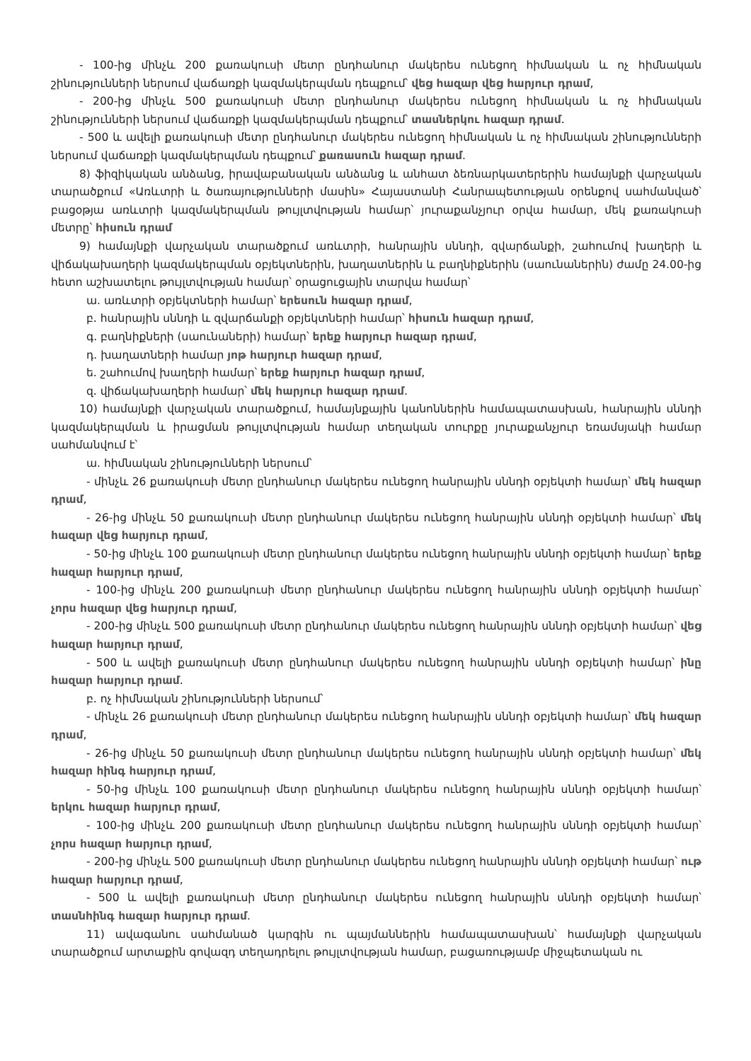- 100-ից մինչև 200 քառակուսի մետր ընդհանուր մակերես ունեցող հիմնական և ոչ հիմնական շինությունների ներսում վաճառքի կազմակերպման դեպքում՝ վեց հազար վեց հարյուր դրամ,
- 200-ից մինչև 500 քառակուսի մետր ընդհանուր մակերես ունեցող հիմնական և ոչ հիմնական շինությունների ներսում վաճառքի կազմակերպման դեպքում՝ տասներկու հազար դրամ.
- 500 և ավելի քառակուսի մետր ընդհանուր մակերես ունեցող հիմնական և ոչ հիմնական շինությունների ներսում վաճառքի կազմակերպման դեպքում՝ քառասուն հազար դրամ.
8) ֆիզիկական անձանց, իրավաբանական անձանց և անհատ ձեռնարկատերերին համայնքի վարչական տարածքում «Առևտրի և ծառայությունների մասին» Հայաստանի Հանրապետության օրենքով սահմանված՝ բացօթյա առևտրի կազմակերպման թույլտվության համար՝ յուրաքանչյուր օրվա համար, մեկ քառակուսի մետրը՝ հիսուն դրամ
9) համայնքի վարչական տարածքում առևտրի, հանրային սննդի, զվարճանքի, շահումով խաղերի և վիճակախաղերի կազմակերպման օբյեկտներին, խաղատներին և բաղնիքներին (սաունաներին) ժամը 24.00-ից հետո աշխատելու թույլտվության համար՝ օրացուցային տարվա համար՝
ա. առևտրի օբյեկտների համար՝ երեսուն հազար դրամ,
բ. հանրային սննդի և զվարճանքի օբյեկտների համար՝ հիսուն հազար դրամ,
գ. բաղնիքների (սաունաների) համար՝ երեք հարյուր հազար դրամ,
դ. խաղատների համար յոթ հարյուր հազար դրամ,
ե. շահումով խաղերի համար՝ երեք հարյուր հազար դրամ,
զ. վիճակախաղերի համար՝ մեկ հարյուր հազար դրամ.
10) համայնքի վարչական տարածքում, համայնքային կանոններին համապատասխան, հանրային սննդի կազմակերպման և իրացման թույլտվության համար տեղական տուրքը յուրաքանչյուր եռամսյակի համար սահմանվում է՝
ա. հիմնական շինությունների ներսում՝
- մինչև 26 քառակուսի մետր ընդհանուր մակերես ունեցող հանրային սննդի օբյեկտի համար՝ մեկ հազար դրամ,
- 26-ից մինչև 50 քառակուսի մետր ընդհանուր մակերես ունեցող հանրային սննդի օբյեկտի համար՝ մեկ հազար վեց հարյուր դրամ,
- 50-ից մինչև 100 քառակուսի մետր ընդհանուր մակերես ունեցող հանրային սննդի օբյեկտի համար՝ երեք հազար հարյուր դրամ,
- 100-ից մինչև 200 քառակուսի մետր ընդհանուր մակերես ունեցող հանրային սննդի օբյեկտի համար՝ չորս հազար վեց հարյուր դրամ,
- 200-ից մինչև 500 քառակուսի մետր ընդհանուր մակերես ունեցող հանրային սննդի օբյեկտի համար՝ վեց հազար հարյուր դրամ,
- 500 և ավելի քառակուսի մետր ընդհանուր մակերես ունեցող հանրային սննդի օբյեկտի համար՝ ինը հազար հարյուր դրամ.
բ. ոչ հիմնական շինությունների ներսում՝
- մինչև 26 քառակուսի մետր ընդհանուր մակերես ունեցող հանրային սննդի օբյեկտի համար՝ մեկ հազար դրամ,
- 26-ից մինչև 50 քառակուսի մետր ընդհանուր մակերես ունեցող հանրային սննդի օբյեկտի համար՝ մեկ հազար հինգ հարյուր դրամ,
- 50-ից մինչև 100 քառակուսի մետր ընդհանուր մակերես ունեցող հանրային սննդի օբյեկտի համար՝ երկու հազար հարյուր դրամ,
- 100-ից մինչև 200 քառակուսի մետր ընդհանուր մակերես ունեցող հանրային սննդի օբյեկտի համար՝ չորս հազար հարյուր դրամ,
- 200-ից մինչև 500 քառակուսի մետր ընդհանուր մակերես ունեցող հանրային սննդի օբյեկտի համար՝ ութ հազար հարյուր դրամ,
- 500 և ավելի քառակուսի մետր ընդհանուր մակերես ունեցող հանրային սննդի օբյեկտի համար՝ տասնհինգ հազար հարյուր դրամ.
11) ավագանու սահմանած կարգին ու պայմաններին համապատասխան՝ համայնքի վարչական տարածքում արտաքին գովազդ տեղադրելու թույլտվության համար, բացառությամբ միջպետական ու